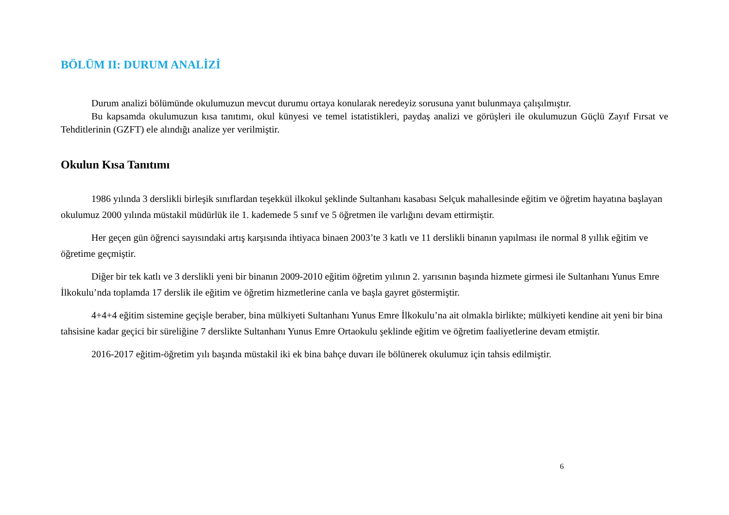BÖLÜM II: DURUM ANALİZİ
Durum analizi bölümünde okulumuzun mevcut durumu ortaya konularak neredeyiz sorusuna yanıt bulunmaya çalışılmıştır.
Bu kapsamda okulumuzun kısa tanıtımı, okul künyesi ve temel istatistikleri, paydaş analizi ve görüşleri ile okulumuzun Güçlü Zayıf Fırsat ve Tehditlerinin (GZFT) ele alındığı analize yer verilmiştir.
Okulun Kısa Tanıtımı
1986 yılında 3 derslikli birleşik sınıflardan teşekkül ilkokul şeklinde Sultanhanı kasabası Selçuk mahallesinde eğitim ve öğretim hayatına başlayan okulumuz 2000 yılında müstakil müdürlük ile 1. kademede 5 sınıf ve 5 öğretmen ile varlığını devam ettirmiştir.
Her geçen gün öğrenci sayısındaki artış karşısında ihtiyaca binaen 2003’te 3 katlı ve 11 derslikli binanın yapılması ile normal 8 yıllık eğitim ve öğretime geçmiştir.
Diğer bir tek katlı ve 3 derslikli yeni bir binanın 2009-2010 eğitim öğretim yılının 2. yarısının başında hizmete girmesi ile Sultanhanı Yunus Emre İlkokulu’nda toplamda 17 derslik ile eğitim ve öğretim hizmetlerine canla ve başla gayret göstermiştir.
4+4+4 eğitim sistemine geçişle beraber, bina mülkiyeti Sultanhanı Yunus Emre İlkokulu’na ait olmakla birlikte; mülkiyeti kendine ait yeni bir bina tahsisine kadar geçici bir süreliğine 7 derslikte Sultanhanı Yunus Emre Ortaokulu şeklinde eğitim ve öğretim faaliyetlerine devam etmiştir.
2016-2017 eğitim-öğretim yılı başında müstakil iki ek bina bahçe duvarı ile bölünerek okulumuz için tahsis edilmiştir.
6